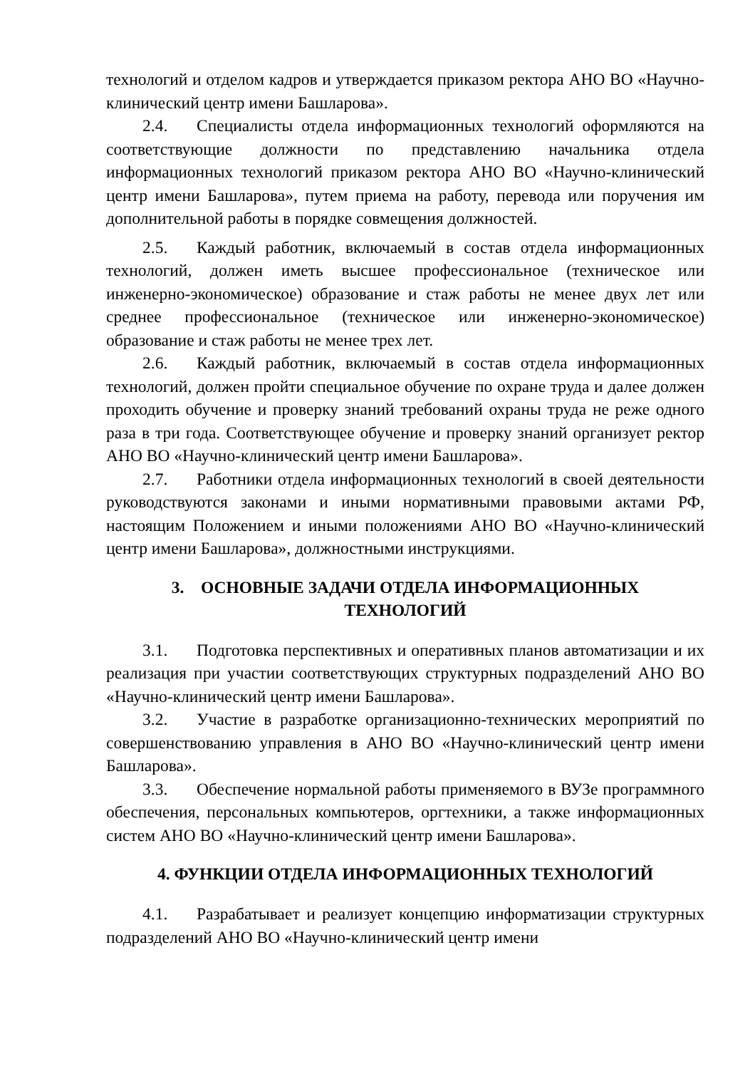технологий и отделом кадров и утверждается приказом ректора АНО ВО «Научно-клинический центр имени Башларова».
2.4. Специалисты отдела информационных технологий оформляются на соответствующие должности по представлению начальника отдела информационных технологий приказом ректора АНО ВО «Научно-клинический центр имени Башларова», путем приема на работу, перевода или поручения им дополнительной работы в порядке совмещения должностей.
2.5. Каждый работник, включаемый в состав отдела информационных технологий, должен иметь высшее профессиональное (техническое или инженерно-экономическое) образование и стаж работы не менее двух лет или среднее профессиональное (техническое или инженерно-экономическое) образование и стаж работы не менее трех лет.
2.6. Каждый работник, включаемый в состав отдела информационных технологий, должен пройти специальное обучение по охране труда и далее должен проходить обучение и проверку знаний требований охраны труда не реже одного раза в три года. Соответствующее обучение и проверку знаний организует ректор АНО ВО «Научно-клинический центр имени Башларова».
2.7. Работники отдела информационных технологий в своей деятельности руководствуются законами и иными нормативными правовыми актами РФ, настоящим Положением и иными положениями АНО ВО «Научно-клинический центр имени Башларова», должностными инструкциями.
3. ОСНОВНЫЕ ЗАДАЧИ ОТДЕЛА ИНФОРМАЦИОННЫХ
ТЕХНОЛОГИЙ
3.1. Подготовка перспективных и оперативных планов автоматизации и их реализация при участии соответствующих структурных подразделений АНО ВО «Научно-клинический центр имени Башларова».
3.2. Участие в разработке организационно-технических мероприятий по совершенствованию управления в АНО ВО «Научно-клинический центр имени Башларова».
3.3. Обеспечение нормальной работы применяемого в ВУЗе программного обеспечения, персональных компьютеров, оргтехники, а также информационных систем АНО ВО «Научно-клинический центр имени Башларова».
4. ФУНКЦИИ ОТДЕЛА ИНФОРМАЦИОННЫХ ТЕХНОЛОГИЙ
4.1. Разрабатывает и реализует концепцию информатизации структурных подразделений АНО ВО «Научно-клинический центр имени